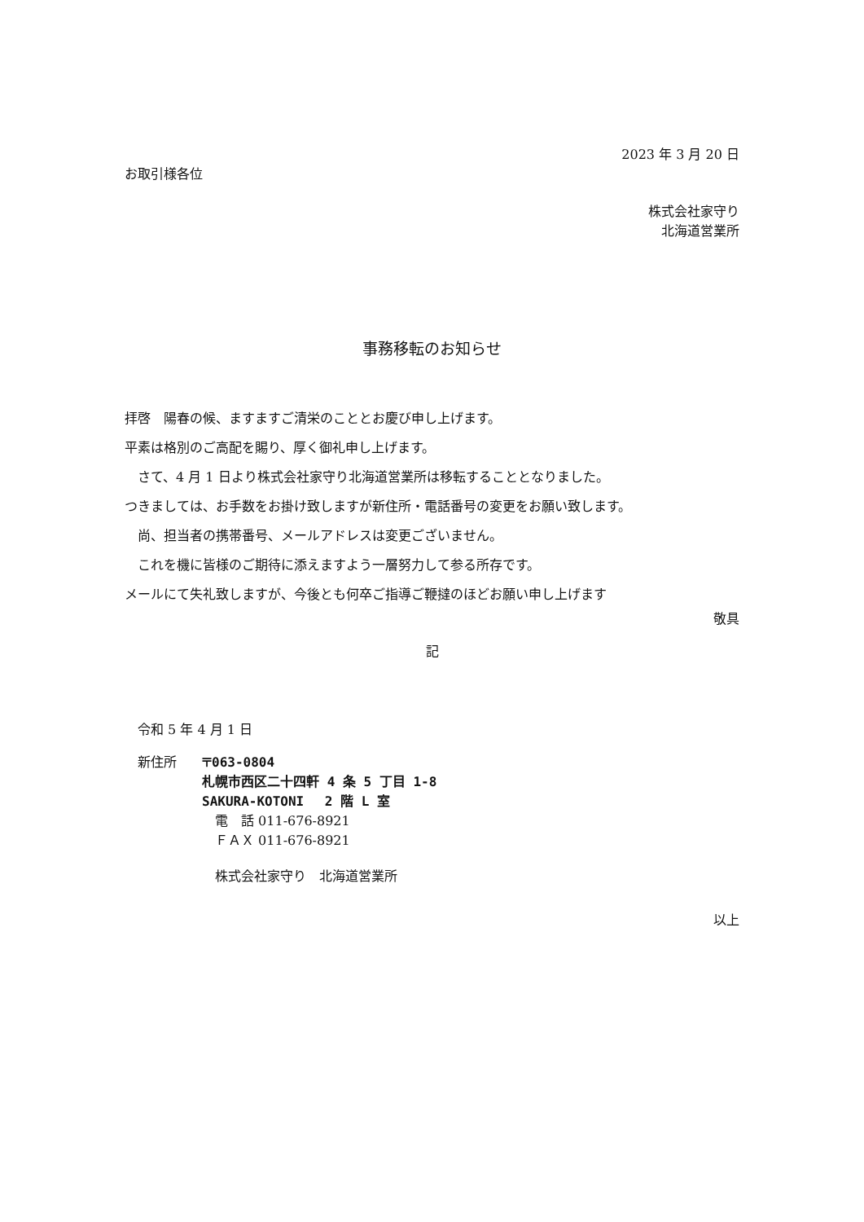2023 年 3 月 20 日
お取引様各位
株式会社家守り
北海道営業所
事務移転のお知らせ
拝啓　陽春の候、ますますご清栄のこととお慶び申し上げます。
平素は格別のご高配を賜り、厚く御礼申し上げます。
　さて、4 月 1 日より株式会社家守り北海道営業所は移転することとなりました。
つきましては、お手数をお掛け致しますが新住所・電話番号の変更をお願い致します。
　尚、担当者の携帯番号、メールアドレスは変更ございません。
　これを機に皆様のご期待に添えますよう一層努力して参る所存です。
メールにて失礼致しますが、今後とも何卒ご指導ご鞭撻のほどお願い申し上げます
敬具
記
　令和 5 年 4 月 1 日
　新住所 〒063-0804
札幌市西区二十四軒 4 条 5 丁目 1-8
SAKURA-KOTONI　 2 階 L 室
　電　話 011-676-8921
　ＦＡＸ 011-676-8921
　株式会社家守り　北海道営業所
以上